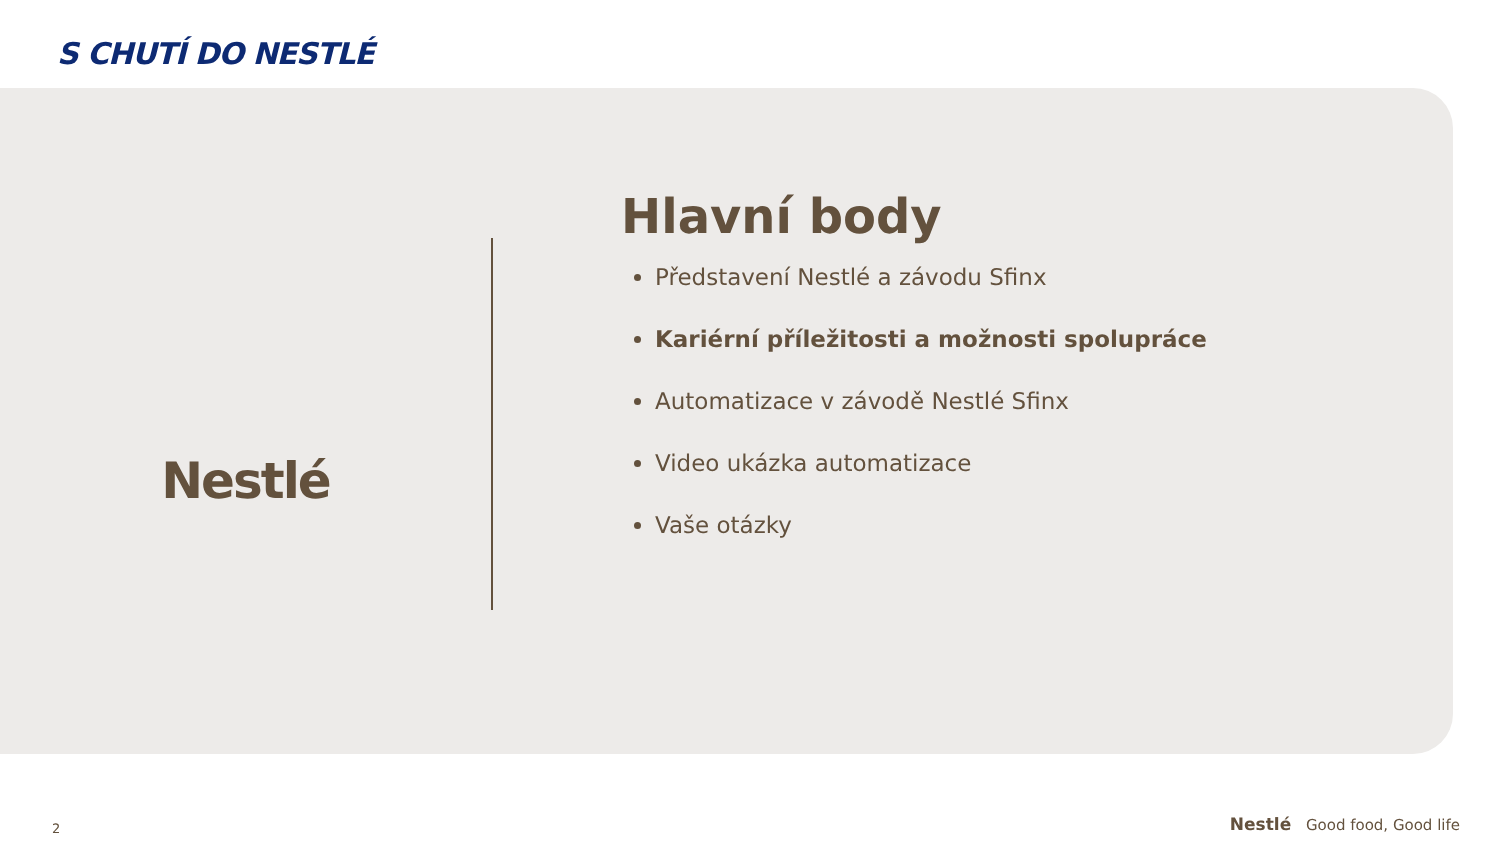S CHUTÍ DO NESTLÉ
Nestlé
Hlavní body
Představení Nestlé a závodu Sfinx
Kariérní příležitosti a možnosti spolupráce
Automatizace v závodě Nestlé Sfinx
Video ukázka automatizace
Vaše otázky
2
Nestlé Good food, Good life